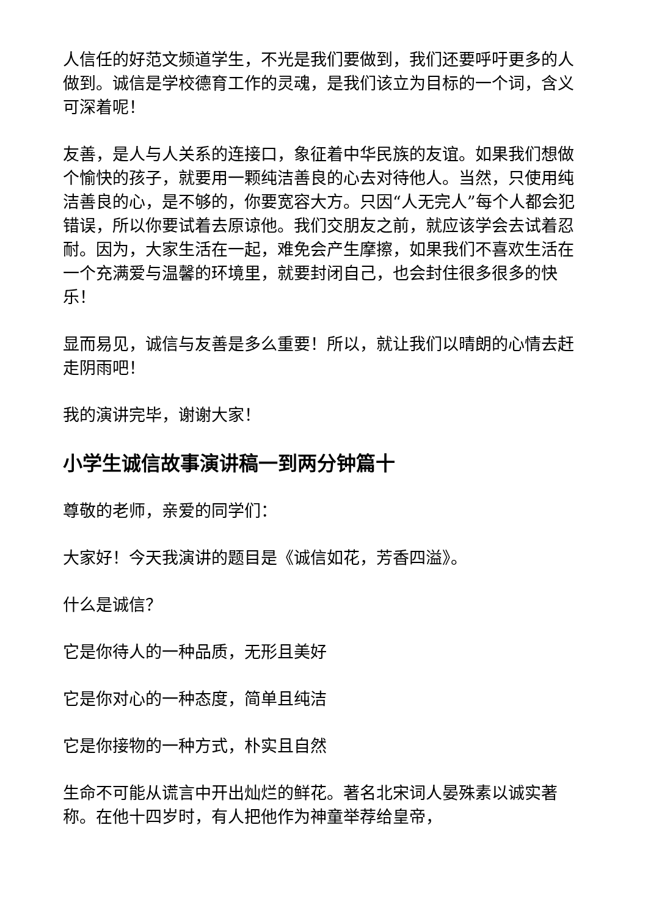人信任的好范文频道学生，不光是我们要做到，我们还要呼吁更多的人做到。诚信是学校德育工作的灵魂，是我们该立为目标的一个词，含义可深着呢！
友善，是人与人关系的连接口，象征着中华民族的友谊。如果我们想做个愉快的孩子，就要用一颗纯洁善良的心去对待他人。当然，只使用纯洁善良的心，是不够的，你要宽容大方。只因“人无完人”每个人都会犯错误，所以你要试着去原谅他。我们交朋友之前，就应该学会去试着忍耐。因为，大家生活在一起，难免会产生摩擦，如果我们不喜欢生活在一个充满爱与温馨的环境里，就要封闭自己，也会封住很多很多的快乐！
显而易见，诚信与友善是多么重要！所以，就让我们以晴朗的心情去赶走阴雨吧！
我的演讲完毕，谢谢大家！
小学生诚信故事演讲稿一到两分钟篇十
尊敬的老师，亲爱的同学们：
大家好！今天我演讲的题目是《诚信如花，芳香四溢》。
什么是诚信？
它是你待人的一种品质，无形且美好
它是你对心的一种态度，简单且纯洁
它是你接物的一种方式，朴实且自然
生命不可能从谎言中开出灿烂的鲜花。著名北宋词人晏殊素以诚实著称。在他十四岁时，有人把他作为神童举荐给皇帝，